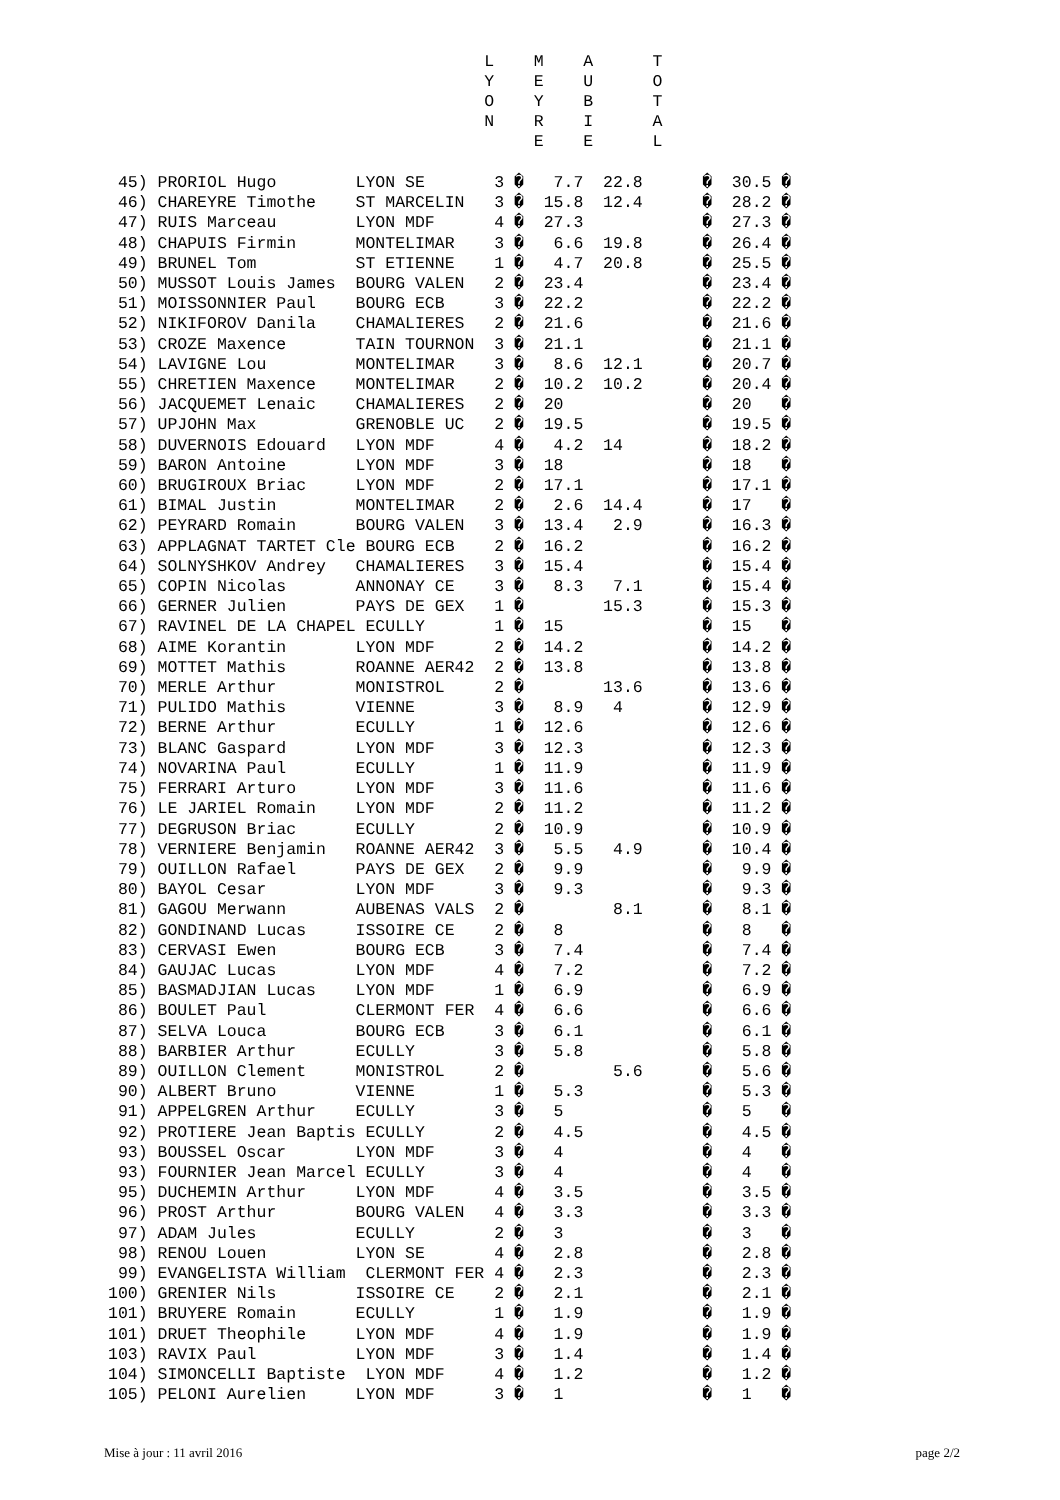L    M    A      T
                                      Y    E    U      O
                                      O    Y    B      T
                                      N    R    I      A
                                           E    E      L
 45) PRORIOL Hugo        LYON SE       3 �   7.7  22.8      �  30.5 �
 46) CHAREYRE Timothe    ST MARCELIN   3 �  15.8  12.4      �  28.2 �
 47) RUIS Marceau        LYON MDF      4 �  27.3            �  27.3 �
 48) CHAPUIS Firmin      MONTELIMAR    3 �   6.6  19.8      �  26.4 �
 49) BRUNEL Tom          ST ETIENNE    1 �   4.7  20.8      �  25.5 �
 50) MUSSOT Louis James  BOURG VALEN   2 �  23.4            �  23.4 �
 51) MOISSONNIER Paul    BOURG ECB     3 �  22.2            �  22.2 �
 52) NIKIFOROV Danila    CHAMALIERES   2 �  21.6            �  21.6 �
 53) CROZE Maxence       TAIN TOURNON  3 �  21.1            �  21.1 �
 54) LAVIGNE Lou         MONTELIMAR    3 �   8.6  12.1      �  20.7 �
 55) CHRETIEN Maxence    MONTELIMAR    2 �  10.2  10.2      �  20.4 �
 56) JACQUEMET Lenaic    CHAMALIERES   2 �  20              �  20   �
 57) UPJOHN Max          GRENOBLE UC   2 �  19.5            �  19.5 �
 58) DUVERNOIS Edouard   LYON MDF      4 �   4.2  14        �  18.2 �
 59) BARON Antoine       LYON MDF      3 �  18              �  18   �
 60) BRUGIROUX Briac     LYON MDF      2 �  17.1            �  17.1 �
 61) BIMAL Justin        MONTELIMAR    2 �   2.6  14.4      �  17   �
 62) PEYRARD Romain      BOURG VALEN   3 �  13.4   2.9      �  16.3 �
 63) APPLAGNAT TARTET Cle BOURG ECB    2 �  16.2            �  16.2 �
 64) SOLNYSHKOV Andrey   CHAMALIERES   3 �  15.4            �  15.4 �
 65) COPIN Nicolas       ANNONAY CE    3 �   8.3   7.1      �  15.4 �
 66) GERNER Julien       PAYS DE GEX   1 �        15.3      �  15.3 �
 67) RAVINEL DE LA CHAPEL ECULLY       1 �  15              �  15   �
 68) AIME Korantin       LYON MDF      2 �  14.2            �  14.2 �
 69) MOTTET Mathis       ROANNE AER42  2 �  13.8            �  13.8 �
 70) MERLE Arthur        MONISTROL     2 �        13.6      �  13.6 �
 71) PULIDO Mathis       VIENNE        3 �   8.9   4        �  12.9 �
 72) BERNE Arthur        ECULLY        1 �  12.6            �  12.6 �
 73) BLANC Gaspard       LYON MDF      3 �  12.3            �  12.3 �
 74) NOVARINA Paul       ECULLY        1 �  11.9            �  11.9 �
 75) FERRARI Arturo      LYON MDF      3 �  11.6            �  11.6 �
 76) LE JARIEL Romain    LYON MDF      2 �  11.2            �  11.2 �
 77) DEGRUSON Briac      ECULLY        2 �  10.9            �  10.9 �
 78) VERNIERE Benjamin   ROANNE AER42  3 �   5.5   4.9      �  10.4 �
 79) OUILLON Rafael      PAYS DE GEX   2 �   9.9            �   9.9 �
 80) BAYOL Cesar         LYON MDF      3 �   9.3            �   9.3 �
 81) GAGOU Merwann       AUBENAS VALS  2 �         8.1      �   8.1 �
 82) GONDINAND Lucas     ISSOIRE CE    2 �   8              �   8   �
 83) CERVASI Ewen        BOURG ECB     3 �   7.4            �   7.4 �
 84) GAUJAC Lucas        LYON MDF      4 �   7.2            �   7.2 �
 85) BASMADJIAN Lucas    LYON MDF      1 �   6.9            �   6.9 �
 86) BOULET Paul         CLERMONT FER  4 �   6.6            �   6.6 �
 87) SELVA Louca         BOURG ECB     3 �   6.1            �   6.1 �
 88) BARBIER Arthur      ECULLY        3 �   5.8            �   5.8 �
 89) OUILLON Clement     MONISTROL     2 �         5.6      �   5.6 �
 90) ALBERT Bruno        VIENNE        1 �   5.3            �   5.3 �
 91) APPELGREN Arthur    ECULLY        3 �   5              �   5   �
 92) PROTIERE Jean Baptis ECULLY       2 �   4.5            �   4.5 �
 93) BOUSSEL Oscar       LYON MDF      3 �   4              �   4   �
 93) FOURNIER Jean Marcel ECULLY       3 �   4              �   4   �
 95) DUCHEMIN Arthur     LYON MDF      4 �   3.5            �   3.5 �
 96) PROST Arthur        BOURG VALEN   4 �   3.3            �   3.3 �
 97) ADAM Jules          ECULLY        2 �   3              �   3   �
 98) RENOU Louen         LYON SE       4 �   2.8            �   2.8 �
 99) EVANGELISTA William  CLERMONT FER 4 �   2.3            �   2.3 �
100) GRENIER Nils        ISSOIRE CE    2 �   2.1            �   2.1 �
101) BRUYERE Romain      ECULLY        1 �   1.9            �   1.9 �
101) DRUET Theophile     LYON MDF      4 �   1.9            �   1.9 �
103) RAVIX Paul          LYON MDF      3 �   1.4            �   1.4 �
104) SIMONCELLI Baptiste  LYON MDF     4 �   1.2            �   1.2 �
105) PELONI Aurelien     LYON MDF      3 �   1              �   1   �
Mise à jour : 11 avril 2016 page 2/2